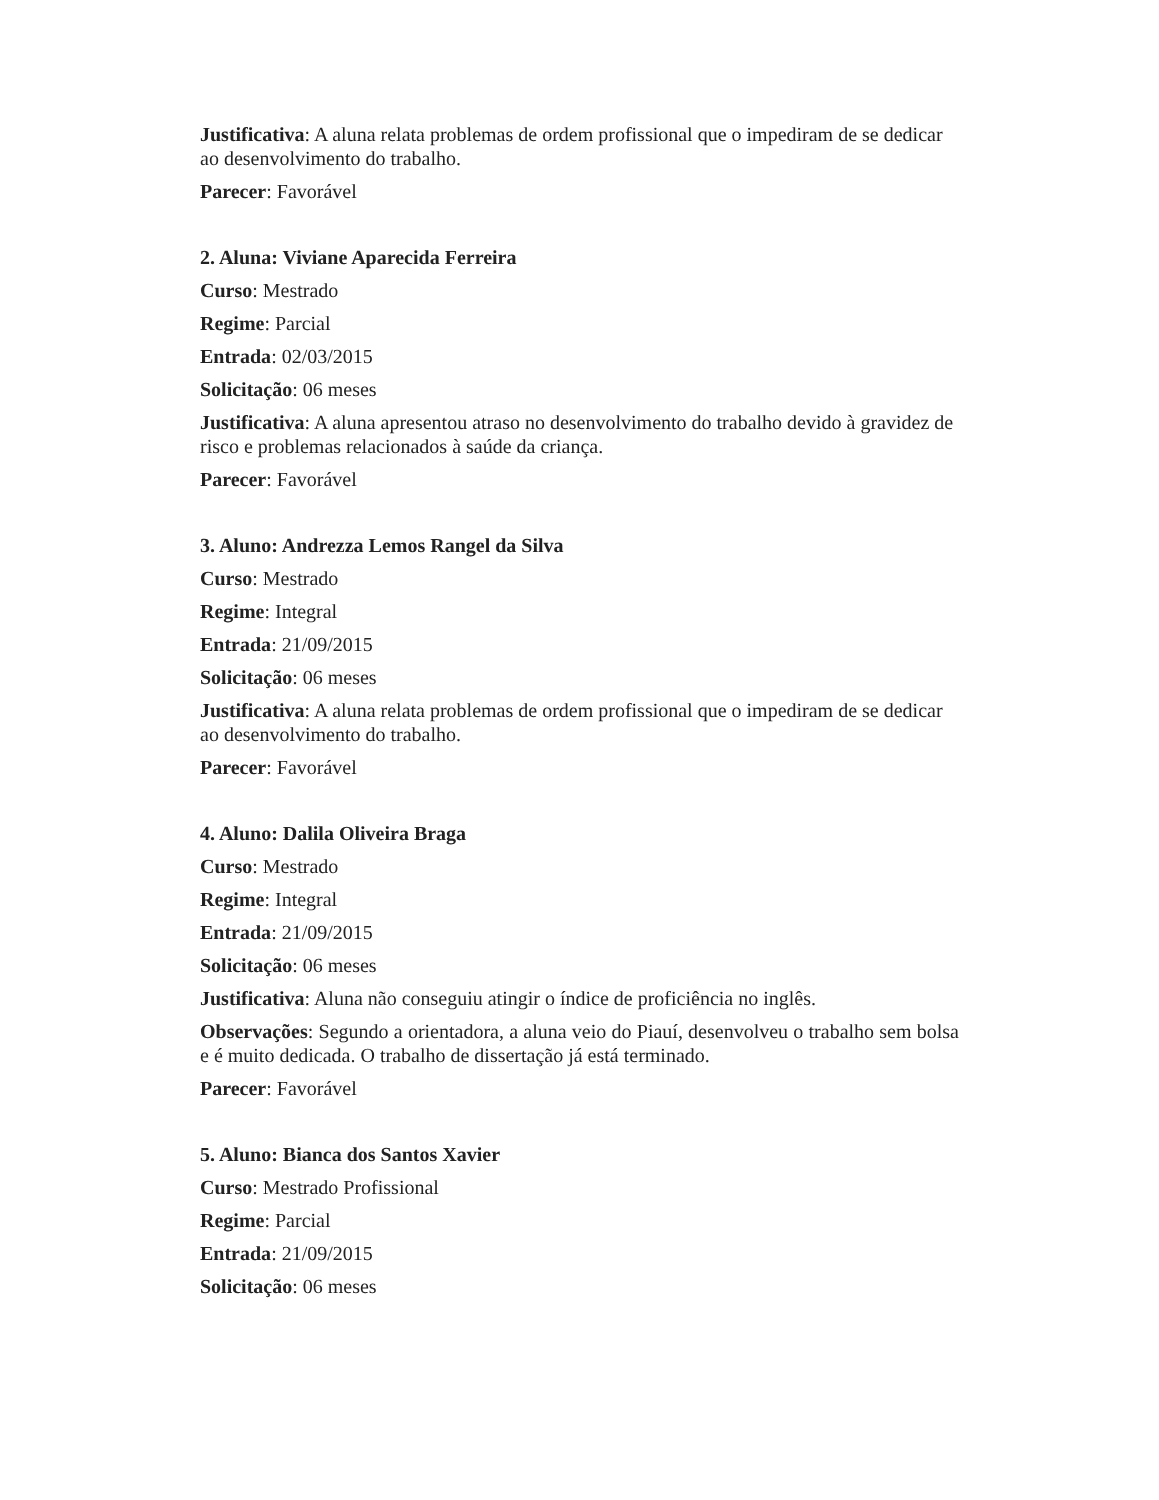Justificativa: A aluna relata problemas de ordem profissional que o impediram de se dedicar ao desenvolvimento do trabalho.
Parecer: Favorável
2. Aluna: Viviane Aparecida Ferreira
Curso: Mestrado
Regime: Parcial
Entrada: 02/03/2015
Solicitação: 06 meses
Justificativa: A aluna apresentou atraso no desenvolvimento do trabalho devido à gravidez de risco e problemas relacionados à saúde da criança.
Parecer: Favorável
3. Aluno: Andrezza Lemos Rangel da Silva
Curso: Mestrado
Regime: Integral
Entrada: 21/09/2015
Solicitação: 06 meses
Justificativa: A aluna relata problemas de ordem profissional que o impediram de se dedicar ao desenvolvimento do trabalho.
Parecer: Favorável
4. Aluno: Dalila Oliveira Braga
Curso: Mestrado
Regime: Integral
Entrada: 21/09/2015
Solicitação: 06 meses
Justificativa: Aluna não conseguiu atingir o índice de proficiência no inglês.
Observações: Segundo a orientadora, a aluna veio do Piauí, desenvolveu o trabalho sem bolsa e é muito dedicada. O trabalho de dissertação já está terminado.
Parecer: Favorável
5. Aluno: Bianca dos Santos Xavier
Curso: Mestrado Profissional
Regime: Parcial
Entrada: 21/09/2015
Solicitação: 06 meses